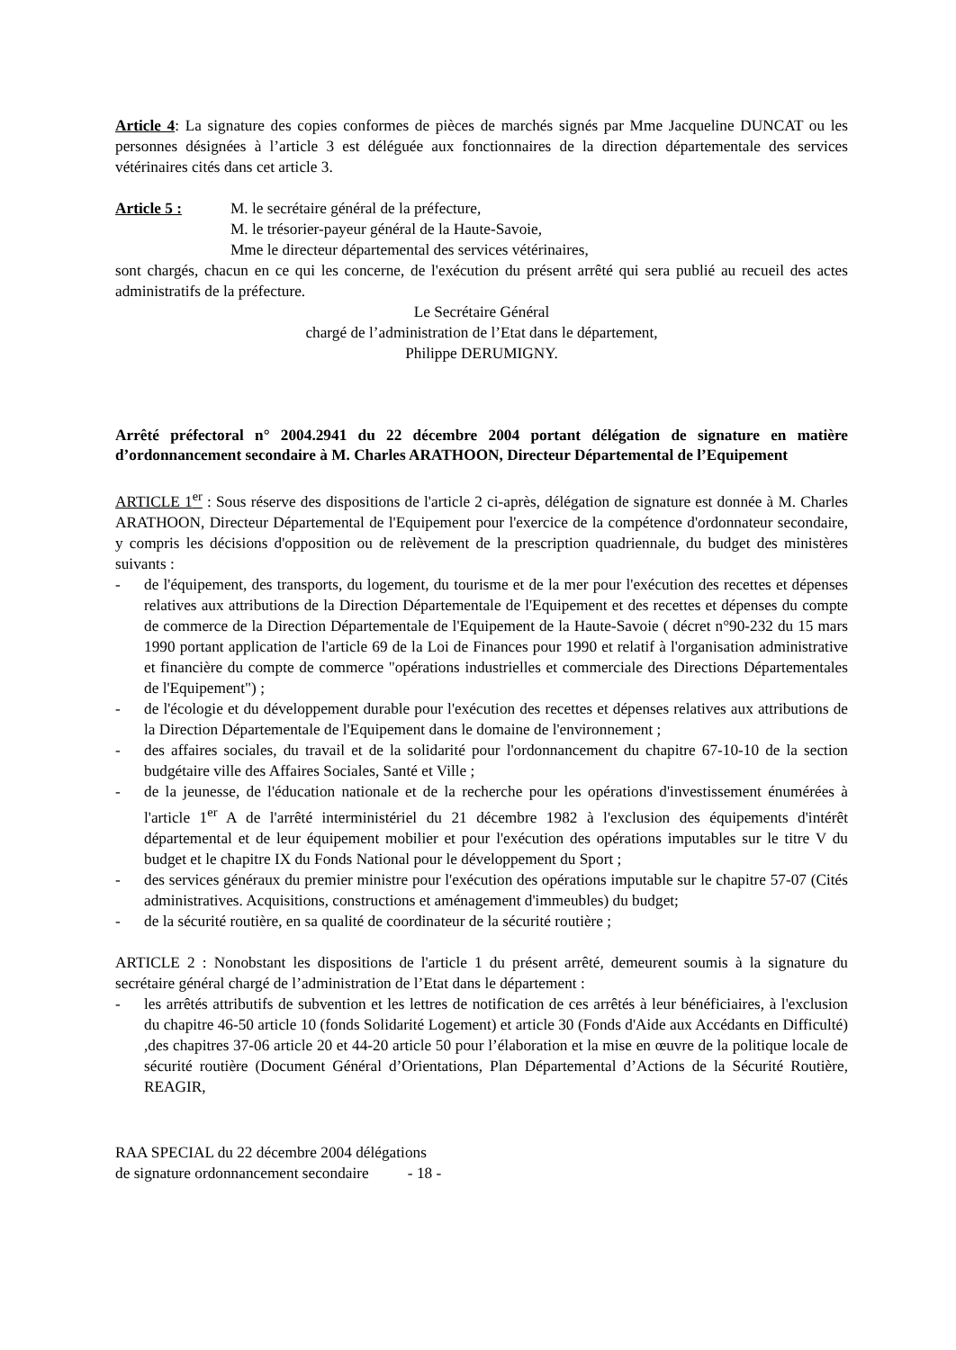Article 4: La signature des copies conformes de pièces de marchés signés par Mme Jacqueline DUNCAT ou les personnes désignées à l’article 3 est déléguée aux fonctionnaires de la direction départementale des services vétérinaires cités dans cet article 3.
Article 5 : M. le secrétaire général de la préfecture,
M. le trésorier-payeur général de la Haute-Savoie,
Mme le directeur départemental des services vétérinaires,
sont chargés, chacun en ce qui les concerne, de l'exécution du présent arrêté qui sera publié au recueil des actes administratifs de la préfecture.
Le Secrétaire Général
chargé de l’administration de l’Etat dans le département,
Philippe DERUMIGNY.
Arrêté préfectoral n° 2004.2941 du 22 décembre 2004 portant délégation de signature en matière d’ordonnancement secondaire à M. Charles ARATHOON, Directeur Départemental de l’Equipement
ARTICLE 1<sup>er</sup> : Sous réserve des dispositions de l'article 2 ci-après, délégation de signature est donnée à M. Charles ARATHOON, Directeur Départemental de l'Equipement pour l'exercice de la compétence d'ordonnateur secondaire, y compris les décisions d'opposition ou de relèvement de la prescription quadriennale, du budget des ministères suivants :
- de l'équipement, des transports, du logement, du tourisme et de la mer pour l'exécution des recettes et dépenses relatives aux attributions de la Direction Départementale de l'Equipement et des recettes et dépenses du compte de commerce de la Direction Départementale de l'Equipement de la Haute-Savoie ( décret n°90-232 du 15 mars 1990 portant application de l'article 69 de la Loi de Finances pour 1990 et relatif à l'organisation administrative et financière du compte de commerce "opérations industrielles et commerciale des Directions Départementales de l'Equipement") ;
- de l'écologie et du développement durable pour l'exécution des recettes et dépenses relatives aux attributions de la Direction Départementale de l'Equipement dans le domaine de l'environnement ;
- des affaires sociales, du travail et de la solidarité pour l'ordonnancement du chapitre 67-10-10 de la section budgétaire ville des Affaires Sociales, Santé et Ville ;
- de la jeunesse, de l'éducation nationale et de la recherche pour les opérations d'investissement énumérées à l'article 1<sup>er</sup> A de l'arrêté interministériel du 21 décembre 1982 à l'exclusion des équipements d'intérêt départemental et de leur équipement mobilier et pour l'exécution des opérations imputables sur le titre V du budget et le chapitre IX du Fonds National pour le développement du Sport ;
- des services généraux du premier ministre pour l'exécution des opérations imputable sur le chapitre 57-07 (Cités administratives. Acquisitions, constructions et aménagement d'immeubles) du budget;
- de la sécurité routière, en sa qualité de coordinateur de la sécurité routière ;
ARTICLE 2 : Nonobstant les dispositions de l'article 1 du présent arrêté, demeurent soumis à la signature du secrétaire général chargé de l’administration de l’Etat dans le département :
- les arrêtés attributifs de subvention et les lettres de notification de ces arrêtés à leur bénéficiaires, à l'exclusion du chapitre 46-50 article 10 (fonds Solidarité Logement) et article 30 (Fonds d'Aide aux Accédants en Difficulté) ,des chapitres 37-06 article 20 et 44-20 article 50 pour l’élaboration et la mise en œuvre de la politique locale de sécurité routière (Document Général d’Orientations, Plan Départemental d’Actions de la Sécurité Routière, REAGIR,
RAA SPECIAL du 22 décembre 2004 délégations
de signature ordonnancement secondaire - 18 -